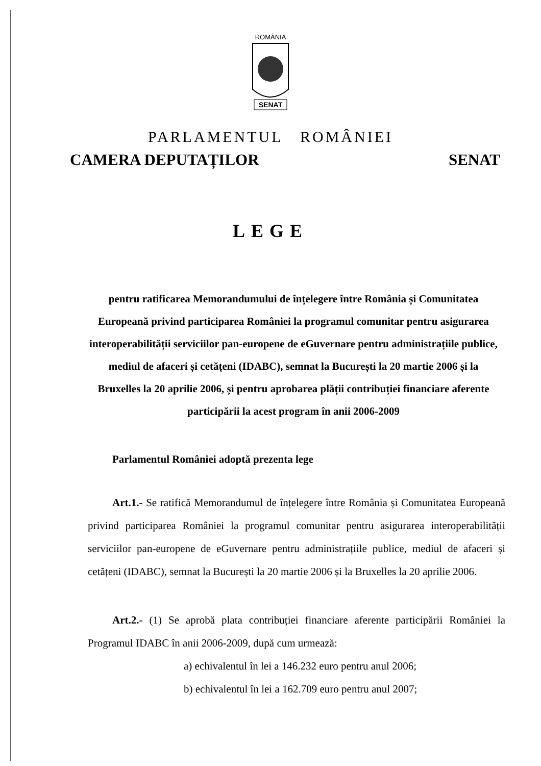ROMÂNIA
SENAT
PARLAMENTUL ROMÂNIEI
CAMERA DEPUTAȚILOR SENAT
LEGE
pentru ratificarea Memorandumului de înțelegere între România și Comunitatea Europeană privind participarea României la programul comunitar pentru asigurarea interoperabilității serviciilor pan-europene de eGuvernare pentru administrațiile publice, mediul de afaceri și cetățeni (IDABC), semnat la București la 20 martie 2006 și la Bruxelles la 20 aprilie 2006, și pentru aprobarea plății contribuției financiare aferente participării la acest program în anii 2006-2009
Parlamentul României adoptă prezenta lege
Art.1.- Se ratifică Memorandumul de înțelegere între România și Comunitatea Europeană privind participarea României la programul comunitar pentru asigurarea interoperabilității serviciilor pan-europene de eGuvernare pentru administrațiile publice, mediul de afaceri și cetățeni (IDABC), semnat la București la 20 martie 2006 și la Bruxelles la 20 aprilie 2006.
Art.2.- (1) Se aprobă plata contribuției financiare aferente participării României la Programul IDABC în anii 2006-2009, după cum urmează:
a) echivalentul în lei a 146.232 euro pentru anul 2006;
b) echivalentul în lei a 162.709 euro pentru anul 2007;